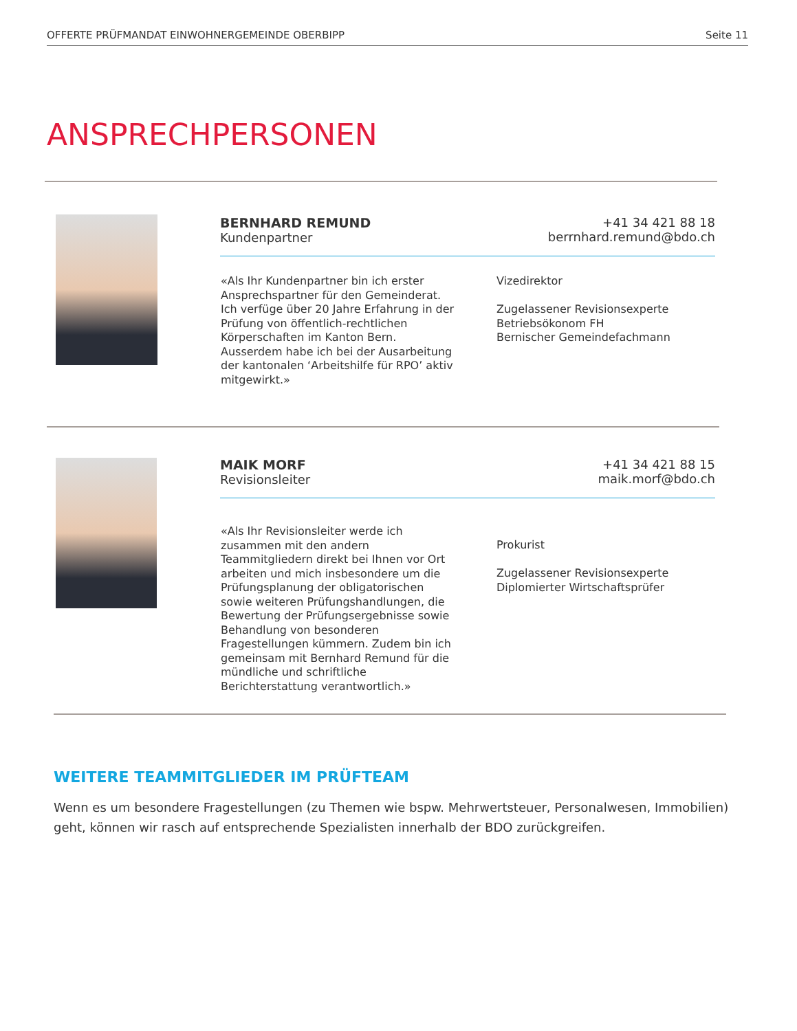OFFERTE PRÜFMANDAT EINWOHNERGEMEINDE OBERBIPP Seite 11
ANSPRECHPERSONEN
BERNHARD REMUND
Kundenpartner
+41 34 421 88 18
berrnhard.remund@bdo.ch
«Als Ihr Kundenpartner bin ich erster Ansprechspartner für den Gemeinderat. Ich verfüge über 20 Jahre Erfahrung in der Prüfung von öffentlich-rechtlichen Körperschaften im Kanton Bern. Ausserdem habe ich bei der Ausarbeitung der kantonalen ‘Arbeitshilfe für RPO’ aktiv mitgewirkt.»
Vizedirektor
Zugelassener Revisionsexperte
Betriebsökonom FH
Bernischer Gemeindefachmann
MAIK MORF
Revisionsleiter
+41 34 421 88 15
maik.morf@bdo.ch
«Als Ihr Revisionsleiter werde ich zusammen mit den andern Teammitgliedern direkt bei Ihnen vor Ort arbeiten und mich insbesondere um die Prüfungsplanung der obligatorischen sowie weiteren Prüfungshandlungen, die Bewertung der Prüfungsergebnisse sowie Behandlung von besonderen Fragestellungen kümmern. Zudem bin ich gemeinsam mit Bernhard Remund für die mündliche und schriftliche Berichterstattung verantwortlich.»
Prokurist
Zugelassener Revisionsexperte
Diplomierter Wirtschaftsprüfer
WEITERE TEAMMITGLIEDER IM PRÜFTEAM
Wenn es um besondere Fragestellungen (zu Themen wie bspw. Mehrwertsteuer, Personalwesen, Immobilien) geht, können wir rasch auf entsprechende Spezialisten innerhalb der BDO zurückgreifen.